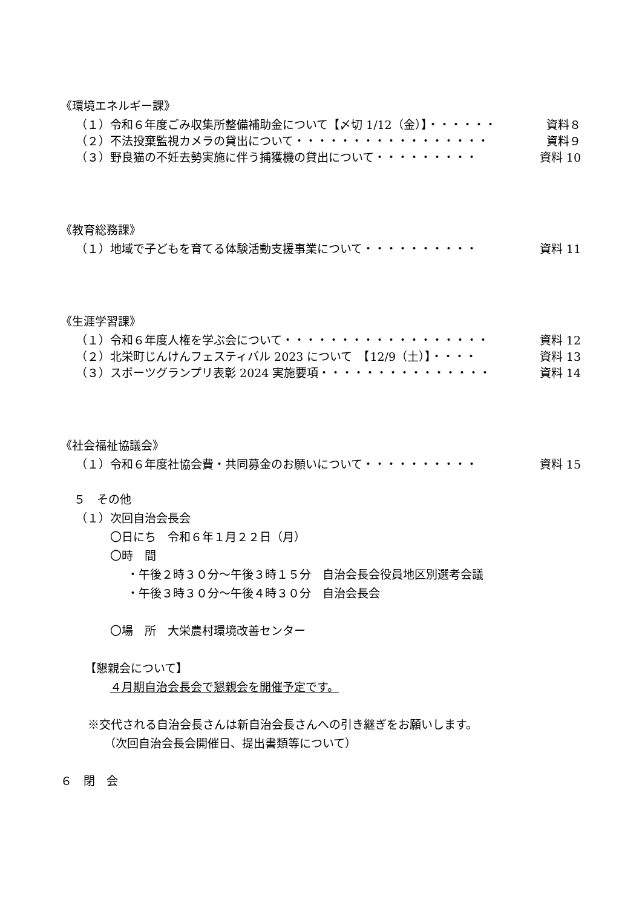《環境エネルギー課》
（１）令和６年度ごみ収集所整備補助金について【〆切 1/12（金）】・・・・・・ 資料８
（２）不法投棄監視カメラの貸出について・・・・・・・・・・・・・・・・・ 資料９
（３）野良猫の不妊去勢実施に伴う捕獲機の貸出について・・・・・・・・・ 資料 10
《教育総務課》
（１）地域で子どもを育てる体験活動支援事業について・・・・・・・・・・ 資料 11
《生涯学習課》
（１）令和６年度人権を学ぶ会について・・・・・・・・・・・・・・・・・・ 資料 12
（２）北栄町じんけんフェスティバル 2023 について　【12/9（土）】・・・・ 資料 13
（３）スポーツグランプリ表彰 2024 実施要項・・・・・・・・・・・・・・・ 資料 14
《社会福祉協議会》
（１）令和６年度社協会費・共同募金のお願いについて・・・・・・・・・・ 資料 15
５　その他
（１）次回自治会長会
〇日にち　令和６年１月２２日（月）
〇時　間
・午後２時３０分～午後３時１５分　自治会長会役員地区別選考会議
・午後３時３０分～午後４時３０分　自治会長会
〇場　所　大栄農村環境改善センター
【懇親会について】
４月期自治会長会で懇親会を開催予定です。
※交代される自治会長さんは新自治会長さんへの引き継ぎをお願いします。
（次回自治会長会開催日、提出書類等について）
６　閉　会